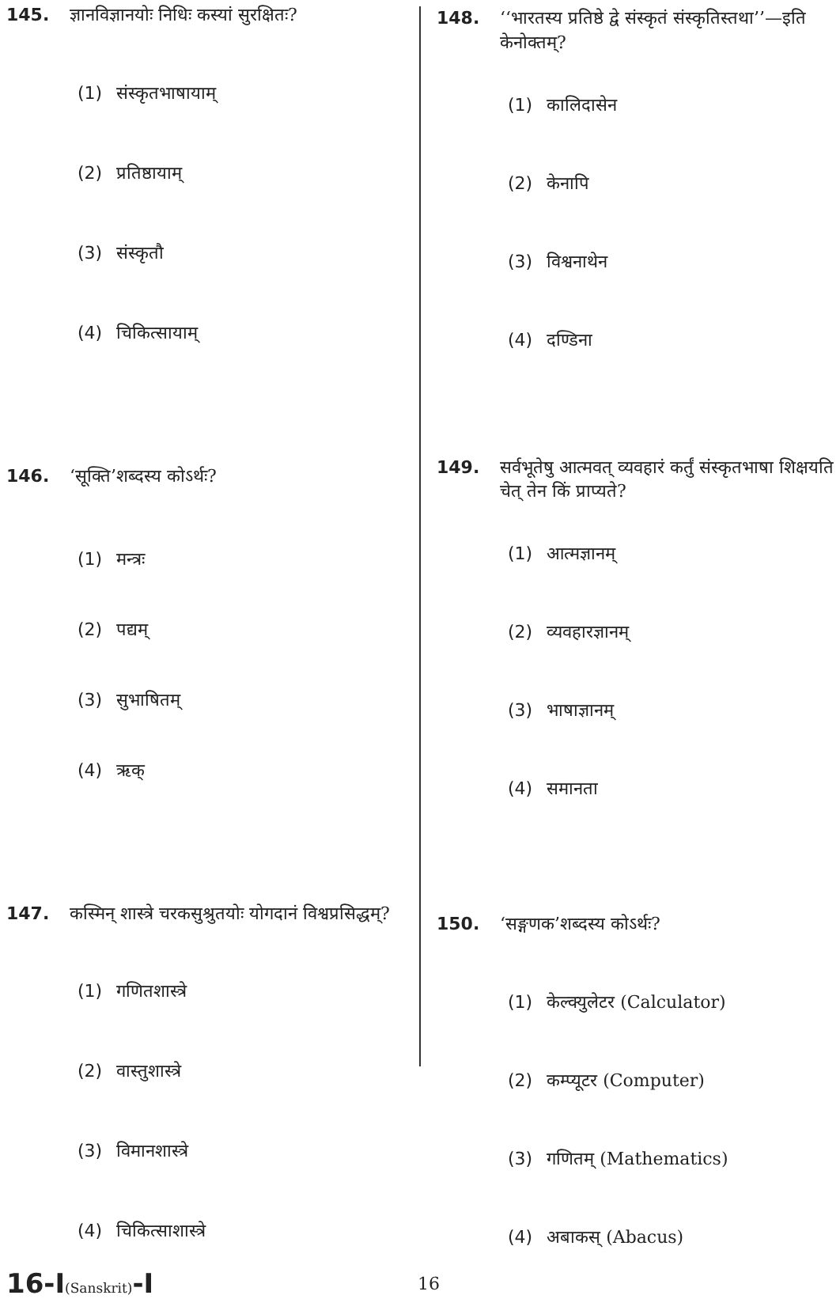145. ज्ञानविज्ञानयोः निधिः कस्यां सुरक्षितः?
(1) संस्कृतभाषायाम्
(2) प्रतिष्ठायाम्
(3) संस्कृतौ
(4) चिकित्सायाम्
146. ‘सूक्ति’शब्दस्य कोऽर्थः?
(1) मन्त्रः
(2) पद्यम्
(3) सुभाषितम्
(4) ऋक्
147. कस्मिन् शास्त्रे चरकसुश्रुतयोः योगदानं विश्वप्रसिद्धम्?
(1) गणितशास्त्रे
(2) वास्तुशास्त्रे
(3) विमानशास्त्रे
(4) चिकित्साशास्त्रे
148. ‘‘भारतस्य प्रतिष्ठे द्वे संस्कृतं संस्कृतिस्तथा’’—इति केनोक्तम्?
(1) कालिदासेन
(2) केनापि
(3) विश्वनाथेन
(4) दण्डिना
149. सर्वभूतेषु आत्मवत् व्यवहारं कर्तुं संस्कृतभाषा शिक्षयति चेत् तेन किं प्राप्यते?
(1) आत्मज्ञानम्
(2) व्यवहारज्ञानम्
(3) भाषाज्ञानम्
(4) समानता
150. ‘सङ्गणक’शब्दस्य कोऽर्थः?
(1) केल्क्युलेटर (Calculator)
(2) कम्प्यूटर (Computer)
(3) गणितम् (Mathematics)
(4) अबाकस् (Abacus)
16-I(Sanskrit)-I
16